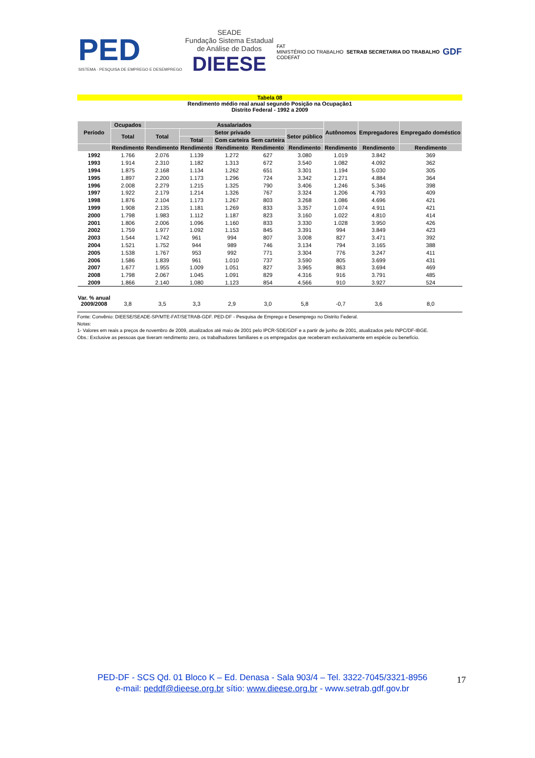PED
SISTEMA · PESQUISA DE EMPREGO E DESEMPREGO
SEADE
Fundação Sistema Estadual
de Análise de Dados
DIEESE
FAT
MINISTÉRIO DO TRABALHO
CODEFAT
SETRAB SECRETARIA DO TRABALHO
GDF
Tabela 08
Rendimento médio real anual segundo Posição na Ocupação1
Distrito Federal - 1992 a 2009
| Período | Ocupados | Assalariados | | | | | Autônomos | Empregadores | Empregado doméstico |
| --- | --- | --- | --- | --- | --- | --- | --- | --- | --- |
| | Total | Total | Setor privado | | | Setor público | | | |
| | | | Total | Com carteira | Sem carteira | | | | |
| | Rendimento | Rendimento | Rendimento | Rendimento | Rendimento | Rendimento | Rendimento | Rendimento | Rendimento |
| 1992 | 1.766 | 2.076 | 1.139 | 1.272 | 627 | 3.080 | 1.019 | 3.842 | 369 |
| 1993 | 1.914 | 2.310 | 1.182 | 1.313 | 672 | 3.540 | 1.082 | 4.092 | 362 |
| 1994 | 1.875 | 2.168 | 1.134 | 1.262 | 651 | 3.301 | 1.194 | 5.030 | 305 |
| 1995 | 1.897 | 2.200 | 1.173 | 1.296 | 724 | 3.342 | 1.271 | 4.884 | 364 |
| 1996 | 2.008 | 2.279 | 1.215 | 1.325 | 790 | 3.406 | 1.246 | 5.346 | 398 |
| 1997 | 1.922 | 2.179 | 1.214 | 1.326 | 767 | 3.324 | 1.206 | 4.793 | 409 |
| 1998 | 1.876 | 2.104 | 1.173 | 1.267 | 803 | 3.268 | 1.086 | 4.696 | 421 |
| 1999 | 1.908 | 2.135 | 1.181 | 1.269 | 833 | 3.357 | 1.074 | 4.911 | 421 |
| 2000 | 1.798 | 1.983 | 1.112 | 1.187 | 823 | 3.160 | 1.022 | 4.810 | 414 |
| 2001 | 1.806 | 2.006 | 1.096 | 1.160 | 833 | 3.330 | 1.028 | 3.950 | 426 |
| 2002 | 1.759 | 1.977 | 1.092 | 1.153 | 845 | 3.391 | 994 | 3.849 | 423 |
| 2003 | 1.544 | 1.742 | 961 | 994 | 807 | 3.008 | 827 | 3.471 | 392 |
| 2004 | 1.521 | 1.752 | 944 | 989 | 746 | 3.134 | 794 | 3.165 | 388 |
| 2005 | 1.538 | 1.767 | 953 | 992 | 771 | 3.304 | 776 | 3.247 | 411 |
| 2006 | 1.586 | 1.839 | 961 | 1.010 | 737 | 3.590 | 805 | 3.699 | 431 |
| 2007 | 1.677 | 1.955 | 1.009 | 1.051 | 827 | 3.965 | 863 | 3.694 | 469 |
| 2008 | 1.798 | 2.067 | 1.045 | 1.091 | 829 | 4.316 | 916 | 3.791 | 485 |
| 2009 | 1.866 | 2.140 | 1.080 | 1.123 | 854 | 4.566 | 910 | 3.927 | 524 |
| Var. % anual 2009/2008 | 3,8 | 3,5 | 3,3 | 2,9 | 3,0 | 5,8 | -0,7 | 3,6 | 8,0 |
Fonte: Convênio: DIEESE/SEADE-SP/MTE-FAT/SETRAB-GDF. PED-DF - Pesquisa de Emprego e Desemprego no Distrito Federal.
Notas:
1- Valores em reais a preços de novembro de 2009, atualizados até maio de 2001 pelo IPCR-SDE/GDF e a partir de junho de 2001, atualizados pelo INPC/DF-IBGE.
Obs.: Exclusive as pessoas que tiveram rendimento zero, os trabalhadores familiares e os empregados que receberam exclusivamente em espécie ou benefício.
PED-DF - SCS Qd. 01 Bloco K – Ed. Denasa - Sala 903/4 – Tel. 3322-7045/3321-8956
e-mail: peddf@dieese.org.br sítio: www.dieese.org.br - www.setrab.gdf.gov.br
17